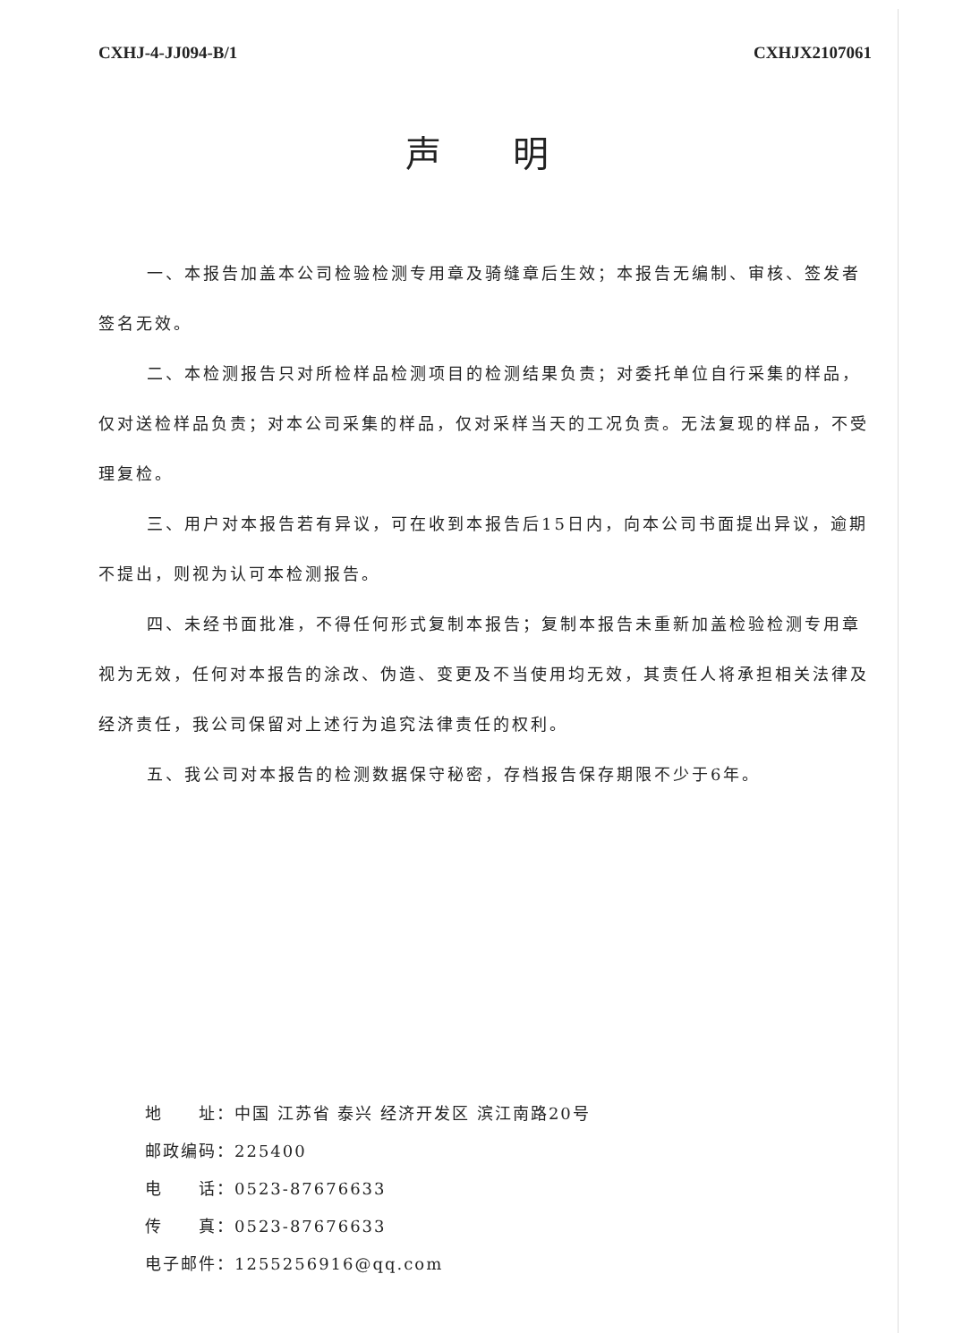CXHJ-4-JJ094-B/1 CXHJX2107061
声明
一、本报告加盖本公司检验检测专用章及骑缝章后生效；本报告无编制、审核、签发者签名无效。
二、本检测报告只对所检样品检测项目的检测结果负责；对委托单位自行采集的样品，仅对送检样品负责；对本公司采集的样品，仅对采样当天的工况负责。无法复现的样品，不受理复检。
三、用户对本报告若有异议，可在收到本报告后15日内，向本公司书面提出异议，逾期不提出，则视为认可本检测报告。
四、未经书面批准，不得任何形式复制本报告；复制本报告未重新加盖检验检测专用章视为无效，任何对本报告的涂改、伪造、变更及不当使用均无效，其责任人将承担相关法律及经济责任，我公司保留对上述行为追究法律责任的权利。
五、我公司对本报告的检测数据保守秘密，存档报告保存期限不少于6年。
地　　址：中国 江苏省 泰兴 经济开发区 滨江南路20号
邮政编码：225400
电　　话：0523-87676633
传　　真：0523-87676633
电子邮件：1255256916@qq.com